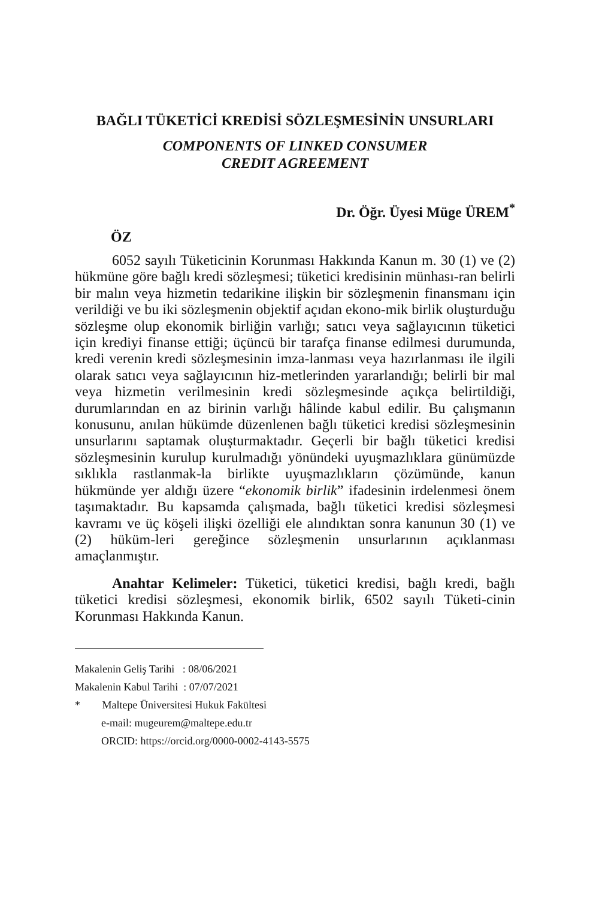BAĞLI TÜKETİCİ KREDİSİ SÖZLEŞMESİNİN UNSURLARI
COMPONENTS OF LINKED CONSUMER
CREDIT AGREEMENT
Dr. Öğr. Üyesi Müge ÜREM<sup>*</sup>
ÖZ
6052 sayılı Tüketicinin Korunması Hakkında Kanun m. 30 (1) ve (2) hükmüne göre bağlı kredi sözleşmesi; tüketici kredisinin münhası-ran belirli bir malın veya hizmetin tedarikine ilişkin bir sözleşmenin finansmanı için verildiği ve bu iki sözleşmenin objektif açıdan ekono-mik birlik oluşturduğu sözleşme olup ekonomik birliğin varlığı; satıcı veya sağlayıcının tüketici için krediyi finanse ettiği; üçüncü bir tarafça finanse edilmesi durumunda, kredi verenin kredi sözleşmesinin imza-lanması veya hazırlanması ile ilgili olarak satıcı veya sağlayıcının hiz-metlerinden yararlandığı; belirli bir mal veya hizmetin verilmesinin kredi sözleşmesinde açıkça belirtildiği, durumlarından en az birinin varlığı hâlinde kabul edilir. Bu çalışmanın konusunu, anılan hükümde düzenlenen bağlı tüketici kredisi sözleşmesinin unsurlarını saptamak oluşturmaktadır. Geçerli bir bağlı tüketici kredisi sözleşmesinin kurulup kurulmadığı yönündeki uyuşmazlıklara günümüzde sıklıkla rastlanmak-la birlikte uyuşmazlıkların çözümünde, kanun hükmünde yer aldığı üzere “ekonomik birlik” ifadesinin irdelenmesi önem taşımaktadır. Bu kapsamda çalışmada, bağlı tüketici kredisi sözleşmesi kavramı ve üç köşeli ilişki özelliği ele alındıktan sonra kanunun 30 (1) ve (2) hüküm-leri gereğince sözleşmenin unsurlarının açıklanması amaçlanmıştır.
Anahtar Kelimeler: Tüketici, tüketici kredisi, bağlı kredi, bağlı tüketici kredisi sözleşmesi, ekonomik birlik, 6502 sayılı Tüketi-cinin Korunması Hakkında Kanun.
Makalenin Geliş Tarihi : 08/06/2021
Makalenin Kabul Tarihi : 07/07/2021
* Maltepe Üniversitesi Hukuk Fakültesi
e-mail: mugeurem@maltepe.edu.tr
ORCID: https://orcid.org/0000-0002-4143-5575